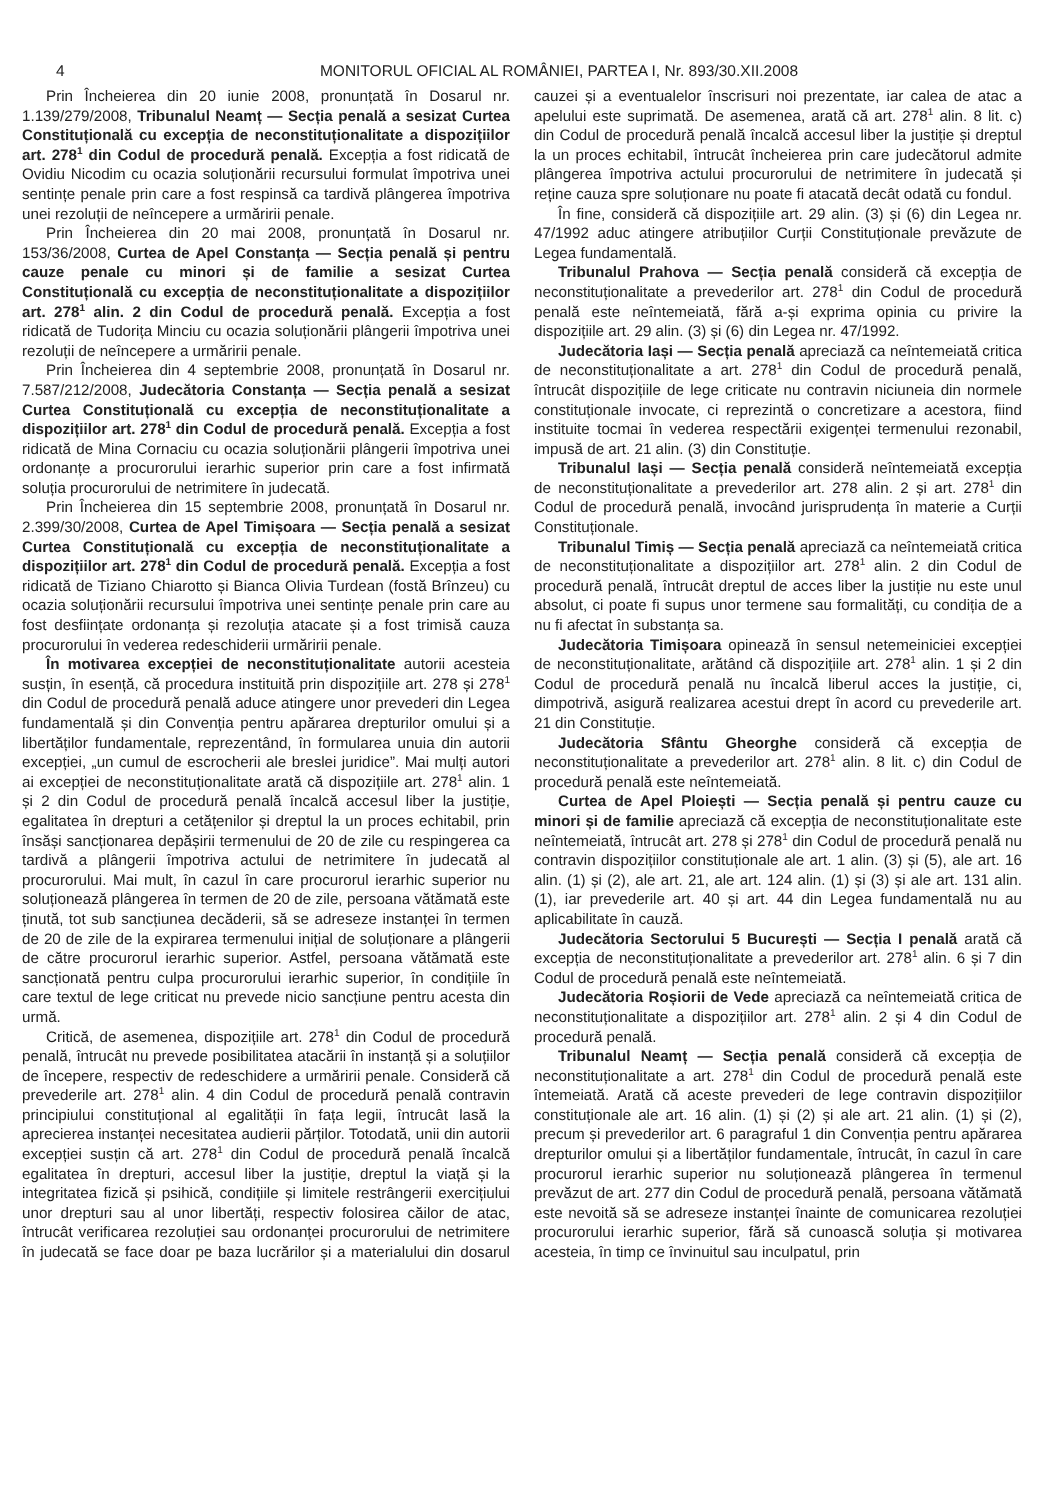4 MONITORUL OFICIAL AL ROMÂNIEI, PARTEA I, Nr. 893/30.XII.2008
Prin Încheierea din 20 iunie 2008, pronunțată în Dosarul nr. 1.139/279/2008, Tribunalul Neamț — Secția penală a sesizat Curtea Constituțională cu excepția de neconstituționalitate a dispozițiilor art. 278<sup>1</sup> din Codul de procedură penală. Excepția a fost ridicată de Ovidiu Nicodim cu ocazia soluționării recursului formulat împotriva unei sentințe penale prin care a fost respinsă ca tardivă plângerea împotriva unei rezoluții de neîncepere a urmăririi penale.
Prin Încheierea din 20 mai 2008, pronunțată în Dosarul nr. 153/36/2008, Curtea de Apel Constanța — Secția penală și pentru cauze penale cu minori și de familie a sesizat Curtea Constituțională cu excepția de neconstituționalitate a dispozițiilor art. 278<sup>1</sup> alin. 2 din Codul de procedură penală. Excepția a fost ridicată de Tudorița Minciu cu ocazia soluționării plângerii împotriva unei rezoluții de neîncepere a urmăririi penale.
Prin Încheierea din 4 septembrie 2008, pronunțată în Dosarul nr. 7.587/212/2008, Judecătoria Constanța — Secția penală a sesizat Curtea Constituțională cu excepția de neconstituționalitate a dispozițiilor art. 278<sup>1</sup> din Codul de procedură penală. Excepția a fost ridicată de Mina Cornaciu cu ocazia soluționării plângerii împotriva unei ordonanțe a procurorului ierarhic superior prin care a fost infirmată soluția procurorului de netrimitere în judecată.
Prin Încheierea din 15 septembrie 2008, pronunțată în Dosarul nr. 2.399/30/2008, Curtea de Apel Timișoara — Secția penală a sesizat Curtea Constituțională cu excepția de neconstituționalitate a dispozițiilor art. 278<sup>1</sup> din Codul de procedură penală. Excepția a fost ridicată de Tiziano Chiarotto și Bianca Olivia Turdean (fostă Brînzeu) cu ocazia soluționării recursului împotriva unei sentințe penale prin care au fost desființate ordonanța și rezoluția atacate și a fost trimisă cauza procurorului în vederea redeschiderii urmăririi penale.
În motivarea excepției de neconstituționalitate autorii acesteia susțin, în esență, că procedura instituită prin dispozițiile art. 278 și 278<sup>1</sup> din Codul de procedură penală aduce atingere unor prevederi din Legea fundamentală și din Convenția pentru apărarea drepturilor omului și a libertăților fundamentale, reprezentând, în formularea unuia din autorii excepției, „un cumul de escrocherii ale breslei juridice”. Mai mulți autori ai excepției de neconstituționalitate arată că dispozițiile art. 278<sup>1</sup> alin. 1 și 2 din Codul de procedură penală încalcă accesul liber la justiție, egalitatea în drepturi a cetățenilor și dreptul la un proces echitabil, prin însăși sancționarea depășirii termenului de 20 de zile cu respingerea ca tardivă a plângerii împotriva actului de netrimitere în judecată al procurorului. Mai mult, în cazul în care procurorul ierarhic superior nu soluționează plângerea în termen de 20 de zile, persoana vătămată este ținută, tot sub sancțiunea decăderii, să se adreseze instanței în termen de 20 de zile de la expirarea termenului inițial de soluționare a plângerii de către procurorul ierarhic superior. Astfel, persoana vătămată este sancționată pentru culpa procurorului ierarhic superior, în condițiile în care textul de lege criticat nu prevede nicio sancțiune pentru acesta din urmă.
Critică, de asemenea, dispozițiile art. 278<sup>1</sup> din Codul de procedură penală, întrucât nu prevede posibilitatea atacării în instanță și a soluțiilor de începere, respectiv de redeschidere a urmăririi penale. Consideră că prevederile art. 278<sup>1</sup> alin. 4 din Codul de procedură penală contravin principiului constituțional al egalității în fața legii, întrucât lasă la aprecierea instanței necesitatea audierii părților. Totodată, unii din autorii excepției susțin că art. 278<sup>1</sup> din Codul de procedură penală încalcă egalitatea în drepturi, accesul liber la justiție, dreptul la viață și la integritatea fizică și psihică, condițiile și limitele restrângerii exercițiului unor drepturi sau al unor libertăți, respectiv folosirea căilor de atac, întrucât verificarea rezoluției sau ordonanței procurorului de netrimitere în judecată se face doar pe baza lucrărilor și a materialului din dosarul cauzei și a eventualelor înscrisuri noi prezentate, iar calea de atac a apelului este suprimată. De asemenea, arată că art. 278<sup>1</sup> alin. 8 lit. c) din Codul de procedură penală încalcă accesul liber la justiție și dreptul la un proces echitabil, întrucât încheierea prin care judecătorul admite plângerea împotriva actului procurorului de netrimitere în judecată și reține cauza spre soluționare nu poate fi atacată decât odată cu fondul.
În fine, consideră că dispozițiile art. 29 alin. (3) și (6) din Legea nr. 47/1992 aduc atingere atribuțiilor Curții Constituționale prevăzute de Legea fundamentală.
Tribunalul Prahova — Secția penală consideră că excepția de neconstituționalitate a prevederilor art. 278<sup>1</sup> din Codul de procedură penală este neîntemeiată, fără a-și exprima opinia cu privire la dispozițiile art. 29 alin. (3) și (6) din Legea nr. 47/1992.
Judecătoria Iași — Secția penală apreciază ca neîntemeiată critica de neconstituționalitate a art. 278<sup>1</sup> din Codul de procedură penală, întrucât dispozițiile de lege criticate nu contravin niciuneia din normele constituționale invocate, ci reprezintă o concretizare a acestora, fiind instituite tocmai în vederea respectării exigenței termenului rezonabil, impusă de art. 21 alin. (3) din Constituție.
Tribunalul Iași — Secția penală consideră neîntemeiată excepția de neconstituționalitate a prevederilor art. 278 alin. 2 și art. 278<sup>1</sup> din Codul de procedură penală, invocând jurisprudența în materie a Curții Constituționale.
Tribunalul Timiș — Secția penală apreciază ca neîntemeiată critica de neconstituționalitate a dispozițiilor art. 278<sup>1</sup> alin. 2 din Codul de procedură penală, întrucât dreptul de acces liber la justiție nu este unul absolut, ci poate fi supus unor termene sau formalități, cu condiția de a nu fi afectat în substanța sa.
Judecătoria Timișoara opinează în sensul netemeiniciei excepției de neconstituționalitate, arătând că dispozițiile art. 278<sup>1</sup> alin. 1 și 2 din Codul de procedură penală nu încalcă liberul acces la justiție, ci, dimpotrivă, asigură realizarea acestui drept în acord cu prevederile art. 21 din Constituție.
Judecătoria Sfântu Gheorghe consideră că excepția de neconstituționalitate a prevederilor art. 278<sup>1</sup> alin. 8 lit. c) din Codul de procedură penală este neîntemeiată.
Curtea de Apel Ploiești — Secția penală și pentru cauze cu minori și de familie apreciază că excepția de neconstituționalitate este neîntemeiată, întrucât art. 278 și 278<sup>1</sup> din Codul de procedură penală nu contravin dispozițiilor constituționale ale art. 1 alin. (3) și (5), ale art. 16 alin. (1) și (2), ale art. 21, ale art. 124 alin. (1) și (3) și ale art. 131 alin. (1), iar prevederile art. 40 și art. 44 din Legea fundamentală nu au aplicabilitate în cauză.
Judecătoria Sectorului 5 București — Secția I penală arată că excepția de neconstituționalitate a prevederilor art. 278<sup>1</sup> alin. 6 și 7 din Codul de procedură penală este neîntemeiată.
Judecătoria Roșiorii de Vede apreciază ca neîntemeiată critica de neconstituționalitate a dispozițiilor art. 278<sup>1</sup> alin. 2 și 4 din Codul de procedură penală.
Tribunalul Neamț — Secția penală consideră că excepția de neconstituționalitate a art. 278<sup>1</sup> din Codul de procedură penală este întemeiată. Arată că aceste prevederi de lege contravin dispozițiilor constituționale ale art. 16 alin. (1) și (2) și ale art. 21 alin. (1) și (2), precum și prevederilor art. 6 paragraful 1 din Convenția pentru apărarea drepturilor omului și a libertăților fundamentale, întrucât, în cazul în care procurorul ierarhic superior nu soluționează plângerea în termenul prevăzut de art. 277 din Codul de procedură penală, persoana vătămată este nevoită să se adreseze instanței înainte de comunicarea rezoluției procurorului ierarhic superior, fără să cunoască soluția și motivarea acesteia, în timp ce învinuitul sau inculpatul, prin